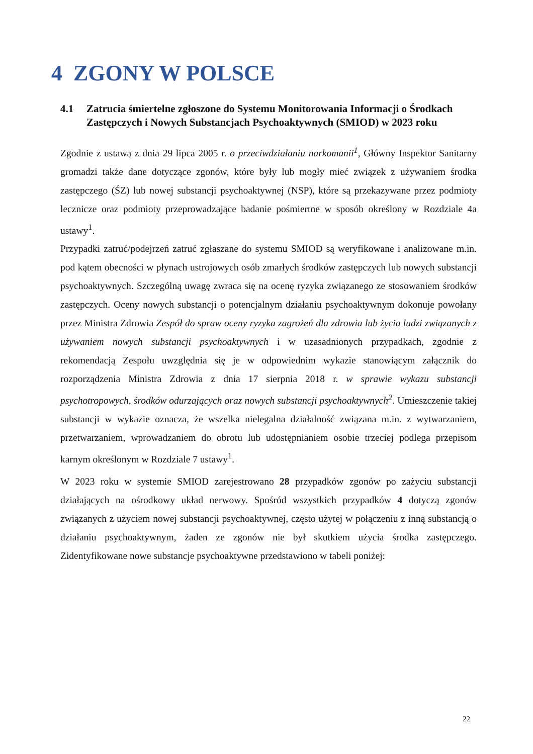4 ZGONY W POLSCE
4.1 Zatrucia śmiertelne zgłoszone do Systemu Monitorowania Informacji o Środkach Zastępczych i Nowych Substancjach Psychoaktywnych (SMIOD) w 2023 roku
Zgodnie z ustawą z dnia 29 lipca 2005 r. o przeciwdziałaniu narkomanii<sup>1</sup>, Główny Inspektor Sanitarny gromadzi także dane dotyczące zgonów, które były lub mogły mieć związek z używaniem środka zastępczego (ŚZ) lub nowej substancji psychoaktywnej (NSP), które są przekazywane przez podmioty lecznicze oraz podmioty przeprowadzające badanie pośmiertne w sposób określony w Rozdziale 4a ustawy<sup>1</sup>.
Przypadki zatruć/podejrzeń zatruć zgłaszane do systemu SMIOD są weryfikowane i analizowane m.in. pod kątem obecności w płynach ustrojowych osób zmarłych środków zastępczych lub nowych substancji psychoaktywnych. Szczególną uwagę zwraca się na ocenę ryzyka związanego ze stosowaniem środków zastępczych. Oceny nowych substancji o potencjalnym działaniu psychoaktywnym dokonuje powołany przez Ministra Zdrowia Zespół do spraw oceny ryzyka zagrożeń dla zdrowia lub życia ludzi związanych z używaniem nowych substancji psychoaktywnych i w uzasadnionych przypadkach, zgodnie z rekomendacją Zespołu uwzględnia się je w odpowiednim wykazie stanowiącym załącznik do rozporządzenia Ministra Zdrowia z dnia 17 sierpnia 2018 r. w sprawie wykazu substancji psychotropowych, środków odurzających oraz nowych substancji psychoaktywnych<sup>2</sup>. Umieszczenie takiej substancji w wykazie oznacza, że wszelka nielegalna działalność związana m.in. z wytwarzaniem, przetwarzaniem, wprowadzaniem do obrotu lub udostępnianiem osobie trzeciej podlega przepisom karnym określonym w Rozdziale 7 ustawy<sup>1</sup>.
W 2023 roku w systemie SMIOD zarejestrowano 28 przypadków zgonów po zażyciu substancji działających na ośrodkowy układ nerwowy. Spośród wszystkich przypadków 4 dotyczą zgonów związanych z użyciem nowej substancji psychoaktywnej, często użytej w połączeniu z inną substancją o działaniu psychoaktywnym, żaden ze zgonów nie był skutkiem użycia środka zastępczego. Zidentyfikowane nowe substancje psychoaktywne przedstawiono w tabeli poniżej:
22